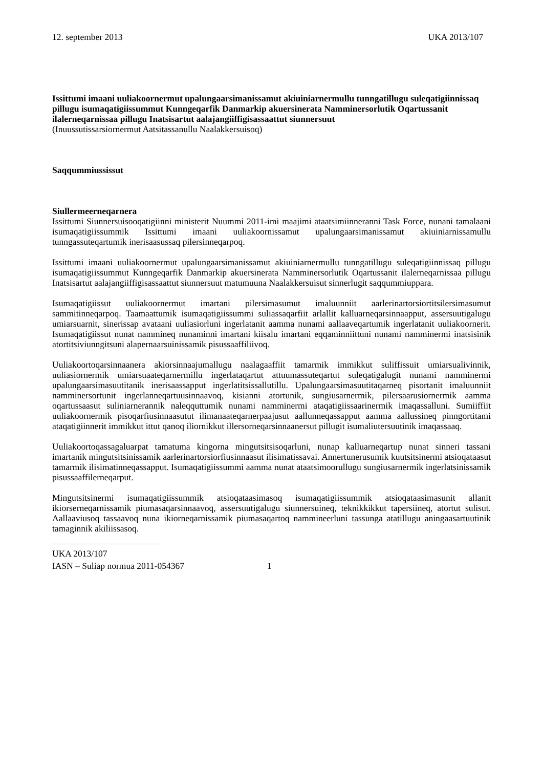12. september 2013 UKA 2013/107
Issittumi imaani uuliakoornermut upalungaarsimanissamut akiuiniarnermullu tunngatillugu suleqatigiinnissaq pillugu isumaqatigiissummut Kunngeqarfik Danmarkip akuersinerata Namminersorlutik Oqartussanit ilalerneqarnissaa pillugu Inatsisartut aalajangiiffigisassaattut siunnersuut
(Inuussutissarsiornermut Aatsitassanullu Naalakkersuisoq)
Saqqummiussissut
Siullermeerneqarnera
Issittumi Siunnersuisooqatigiinni ministerit Nuummi 2011-imi maajimi ataatsimiinneranni Task Force, nunani tamalaani isumaqatigiissummik Issittumi imaani uuliakoornissamut upalungaarsimanissamut akiuiniarnissamullu tunngassuteqartumik inerisaasussaq pilersinneqarpoq.
Issittumi imaani uuliakoornermut upalungaarsimanissamut akiuiniarnermullu tunngatillugu suleqatigiinnissaq pillugu isumaqatigiissummut Kunngeqarfik Danmarkip akuersinerata Namminersorlutik Oqartussanit ilalerneqarnissaa pillugu Inatsisartut aalajangiiffigisassaattut siunnersuut matumuuna Naalakkersuisut sinnerlugit saqqummiuppara.
Isumaqatigiissut uuliakoornermut imartani pilersimasumut imaluunniit aarlerinartorsiortitsilersimasumut sammitinneqarpoq. Taamaattumik isumaqatigiissummi suliassaqarfiit arlallit kalluarneqarsinnaapput, assersuutigalugu umiarsuarnit, sinerissap avataani uuliasiorluni ingerlatanit aamma nunami aallaaveqartumik ingerlatanit uuliakoornerit. Isumaqatigiissut nunat nammineq nunaminni imartani kiisalu imartani eqqaminniittuni nunami namminermi inatsisinik atortitsiviunngitsuni alapernaarsuinissamik pisussaaffiliivoq.
Uuliakoortoqarsinnaanera akiorsinnaajumallugu naalagaaffiit tamarmik immikkut suliffissuit umiarsualivinnik, uuliasiornermik umiarsuaateqarnermillu ingerlataqartut attuumassuteqartut suleqatigalugit nunami namminermi upalungaarsimasuutitanik inerisaassapput ingerlatitsissallutillu. Upalungaarsimasuutitaqarneq pisortanit imaluunniit namminersortunit ingerlanneqartuusinnaavoq, kisianni atortunik, sungiusarnermik, pilersaarusiornermik aamma oqartussaasut suliniarnerannik naleqquttumik nunami namminermi ataqatigiissaarinermik imaqassalluni. Sumiiffiit uuliakoornermik pisoqarfiusinnaasutut ilimanaateqarnerpaajusut aallunneqassapput aamma aallussineq pinngortitami ataqatigiinnerit immikkut ittut qanoq iliornikkut illersorneqarsinnaanersut pillugit isumaliutersuutinik imaqassaaq.
Uuliakoortoqassagaluarpat tamatuma kingorna mingutsitsisoqarluni, nunap kalluarneqartup nunat sinneri tassani imartanik mingutsitsinissamik aarlerinartorsiorfiusinnaasut ilisimatissavai. Annertunerusumik kuutsitsinermi atsioqataasut tamarmik ilisimatinneqassapput. Isumaqatigiissummi aamma nunat ataatsimoorullugu sungiusarnermik ingerlatsinissamik pisussaaffilerneqarput.
Mingutsitsinermi isumaqatigiissummik atsioqataasimasoq isumaqatigiissummik atsioqataasimasunit allanit ikiorserneqarnissamik piumasaqarsinnaavoq, assersuutigalugu siunnersuineq, teknikkikkut tapersiineq, atortut sulisut. Aallaaviusoq tassaavoq nuna ikiorneqarnissamik piumasaqartoq nammineerluni tassunga atatillugu aningaasartuutinik tamaginnik akiliissasoq.
UKA 2013/107
IASN – Suliap normua 2011-054367 1